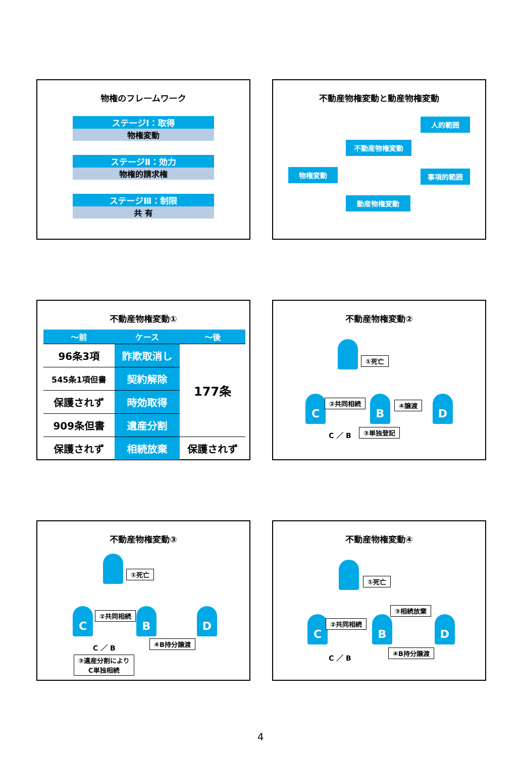物権のフレームワーク
ステージⅠ：取得
物権変動
ステージⅡ：効力
物権的請求権
ステージⅢ：制限
共 有
不動産物権変動と動産物権変動
物権変動
不動産物権変動
動産物権変動
人的範囲
事項的範囲
不動産物権変動①
| ～前 | ケース | ～後 |
| --- | --- | --- |
| 96条3項 | 詐欺取消し | 177条 |
| 545条1項但書 | 契約解除 | |
| 保護されず | 時効取得 | |
| 909条但書 | 遺産分割 | |
| 保護されず | 相続放棄 | 保護されず |
不動産物権変動②
①死亡
C ②共同相続 B ④譲渡 D
C ／ B ③単独登記
不動産物権変動③
①死亡
C ②共同相続 B D
C ／ B
④B持分譲渡
③遺産分割により
C単独相続
不動産物権変動④
①死亡
③相続放棄
C ②共同相続 B D
C ／ B
④B持分譲渡
4